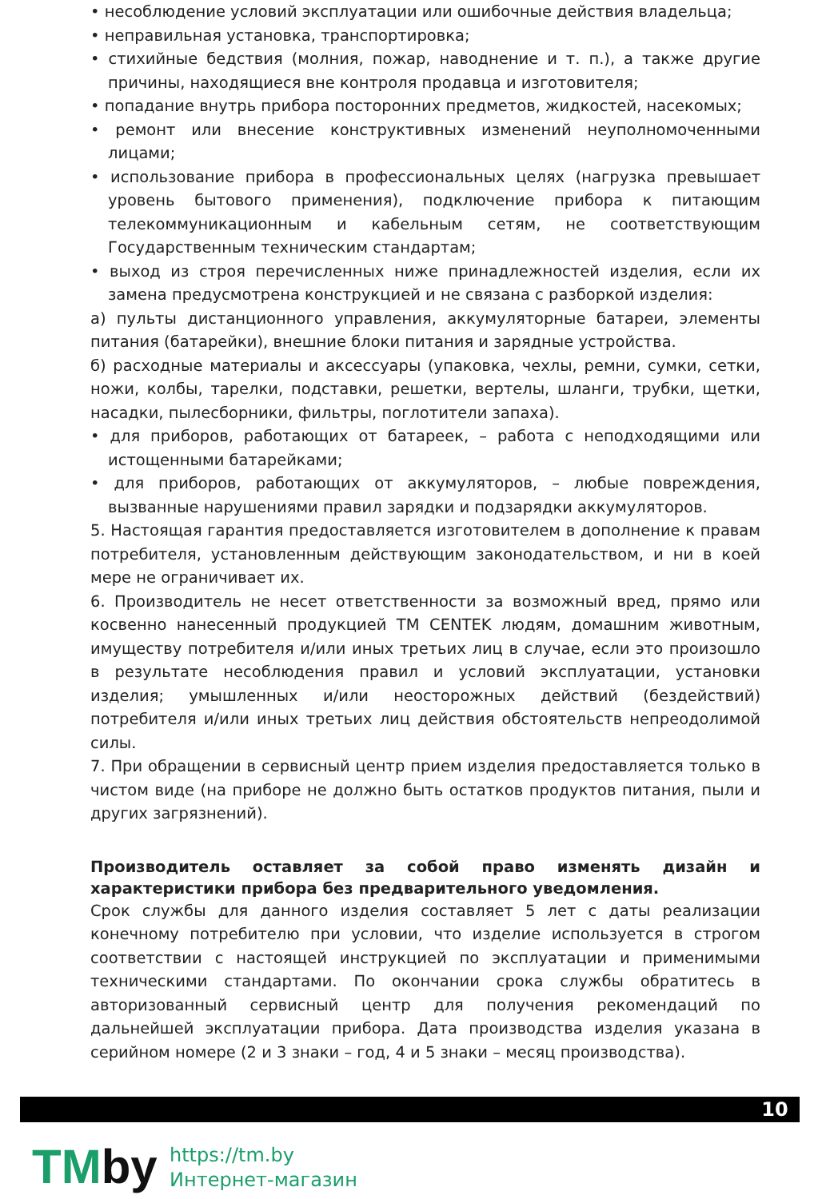• несоблюдение условий эксплуатации или ошибочные действия владельца;
• неправильная установка, транспортировка;
• стихийные бедствия (молния, пожар, наводнение и т. п.), а также другие причины, находящиеся вне контроля продавца и изготовителя;
• попадание внутрь прибора посторонних предметов, жидкостей, насекомых;
• ремонт или внесение конструктивных изменений неуполномоченными лицами;
• использование прибора в профессиональных целях (нагрузка превышает уровень бытового применения), подключение прибора к питающим телекоммуникационным и кабельным сетям, не соответствующим Государственным техническим стандартам;
• выход из строя перечисленных ниже принадлежностей изделия, если их замена предусмотрена конструкцией и не связана с разборкой изделия:
а) пульты дистанционного управления, аккумуляторные батареи, элементы питания (батарейки), внешние блоки питания и зарядные устройства.
б) расходные материалы и аксессуары (упаковка, чехлы, ремни, сумки, сетки, ножи, колбы, тарелки, подставки, решетки, вертелы, шланги, трубки, щетки, насадки, пылесборники, фильтры, поглотители запаха).
• для приборов, работающих от батареек, – работа с неподходящими или истощенными батарейками;
• для приборов, работающих от аккумуляторов, – любые повреждения, вызванные нарушениями правил зарядки и подзарядки аккумуляторов.
5. Настоящая гарантия предоставляется изготовителем в дополнение к правам потребителя, установленным действующим законодательством, и ни в коей мере не ограничивает их.
6. Производитель не несет ответственности за возможный вред, прямо или косвенно нанесенный продукцией ТМ CENTEK людям, домашним животным, имуществу потребителя и/или иных третьих лиц в случае, если это произошло в результате несоблюдения правил и условий эксплуатации, установки изделия; умышленных и/или неосторожных действий (бездействий) потребителя и/или иных третьих лиц действия обстоятельств непреодолимой силы.
7. При обращении в сервисный центр прием изделия предоставляется только в чистом виде (на приборе не должно быть остатков продуктов питания, пыли и других загрязнений).
Производитель оставляет за собой право изменять дизайн и характеристики прибора без предварительного уведомления.
Срок службы для данного изделия составляет 5 лет с даты реализации конечному потребителю при условии, что изделие используется в строгом соответствии с настоящей инструкцией по эксплуатации и применимыми техническими стандартами. По окончании срока службы обратитесь в авторизованный сервисный центр для получения рекомендаций по дальнейшей эксплуатации прибора. Дата производства изделия указана в серийном номере (2 и 3 знаки – год, 4 и 5 знаки – месяц производства).
10
TMby
https://tm.by
Интернет-магазин